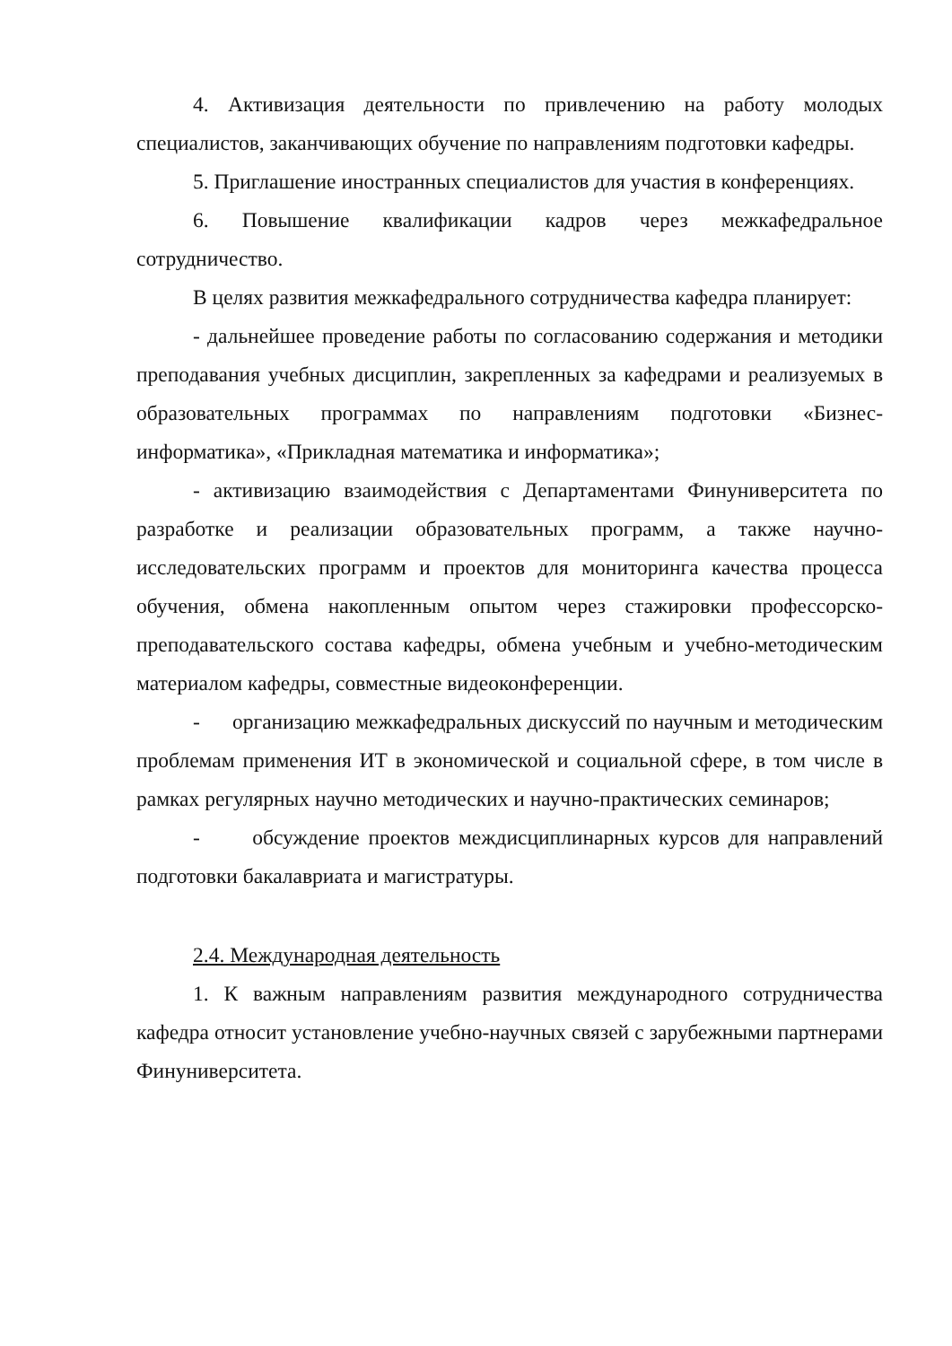4. Активизация деятельности по привлечению на работу молодых специалистов, заканчивающих обучение по направлениям подготовки кафедры.
5. Приглашение иностранных специалистов для участия в конференциях.
6. Повышение квалификации кадров через межкафедральное сотрудничество.
В целях развития межкафедрального сотрудничества кафедра планирует:
- дальнейшее проведение работы по согласованию содержания и методики преподавания учебных дисциплин, закрепленных за кафедрами и реализуемых в образовательных программах по направлениям подготовки «Бизнес-информатика», «Прикладная математика и информатика»;
- активизацию взаимодействия с Департаментами Финуниверситета по разработке и реализации образовательных программ, а также научно-исследовательских программ и проектов для мониторинга качества процесса обучения, обмена накопленным опытом через стажировки профессорско-преподавательского состава кафедры, обмена учебным и учебно-методическим материалом кафедры, совместные видеоконференции.
- организацию межкафедральных дискуссий по научным и методическим проблемам применения ИТ в экономической и социальной сфере, в том числе в рамках регулярных научно методических и научно-практических семинаров;
- обсуждение проектов междисциплинарных курсов для направлений подготовки бакалавриата и магистратуры.
2.4. Международная деятельность
1. К важным направлениям развития международного сотрудничества кафедра относит установление учебно-научных связей с зарубежными партнерами Финуниверситета.